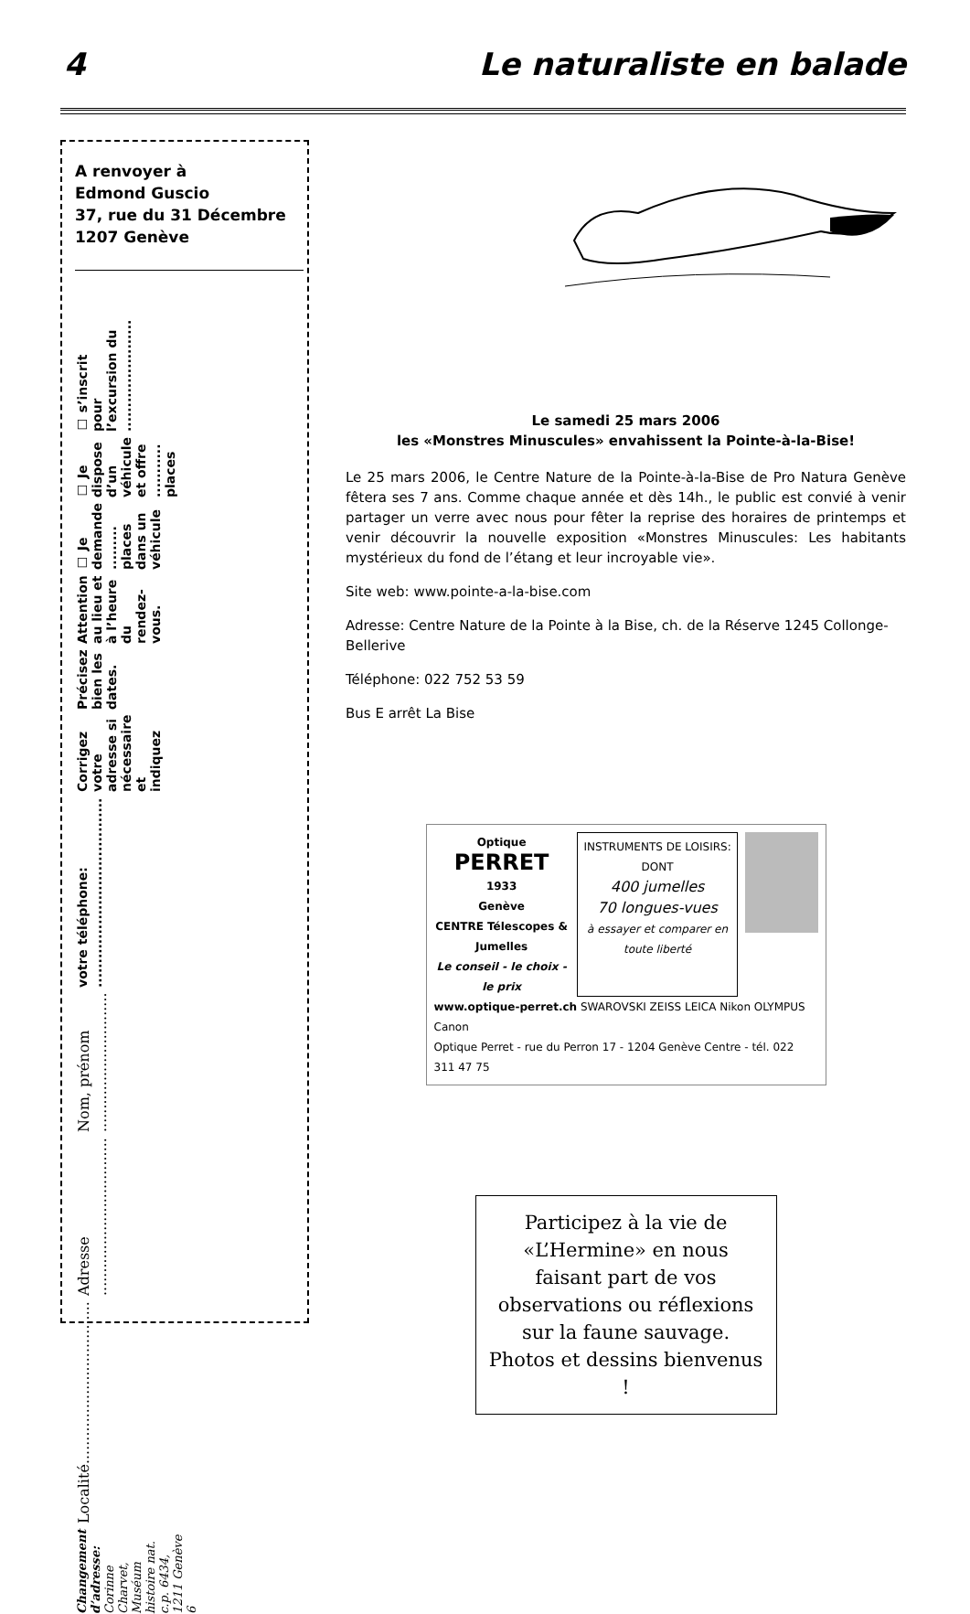4 Le naturaliste en balade
A renvoyer à
Edmond Guscio
37, rue du 31 Décembre
1207 Genève
☐ s’inscrit pour l’excursion du .......................
☐ Je dispose d’un véhicule et offre ........... places
☐ Je demande ......... places dans un véhicule
Attention au lieu et à l’heure du rendez-vous.
Précisez bien les dates.
Corrigez votre adresse si nécessaire et indiquez
votre téléphone: .......................................
Nom, prénom ..............................
Adresse ..................................
Localité...................................
Changement d’adresse: Corinne Charvet, Muséum histoire nat. c.p. 6434, 1211 Genève 6
Le samedi 25 mars 2006
les «Monstres Minuscules» envahissent la Pointe-à-la-Bise!
Le 25 mars 2006, le Centre Nature de la Pointe-à-la-Bise de Pro Natura Genève fêtera ses 7 ans. Comme chaque année et dès 14h., le public est convié à venir partager un verre avec nous pour fêter la reprise des horaires de printemps et venir découvrir la nouvelle exposition «Monstres Minuscules: Les habitants mystérieux du fond de l’étang et leur incroyable vie».
Site web: www.pointe-a-la-bise.com
Adresse: Centre Nature de la Pointe à la Bise, ch. de la Réserve 1245 Collonge-Bellerive
Téléphone: 022 752 53 59
Bus E arrêt La Bise
Optique
PERRET
1933
Genève
CENTRE Télescopes & Jumelles
Le conseil - le choix - le prix
INSTRUMENTS DE LOISIRS:
DONT
400 jumelles
70 longues-vues
à essayer et comparer en toute liberté
www.optique-perret.ch SWAROVSKI ZEISS LEICA Nikon OLYMPUS Canon
Optique Perret - rue du Perron 17 - 1204 Genève Centre - tél. 022 311 47 75
Participez à la vie de «L’Hermine» en nous faisant part de vos observations ou réflexions sur la faune sauvage. Photos et dessins bienvenus !